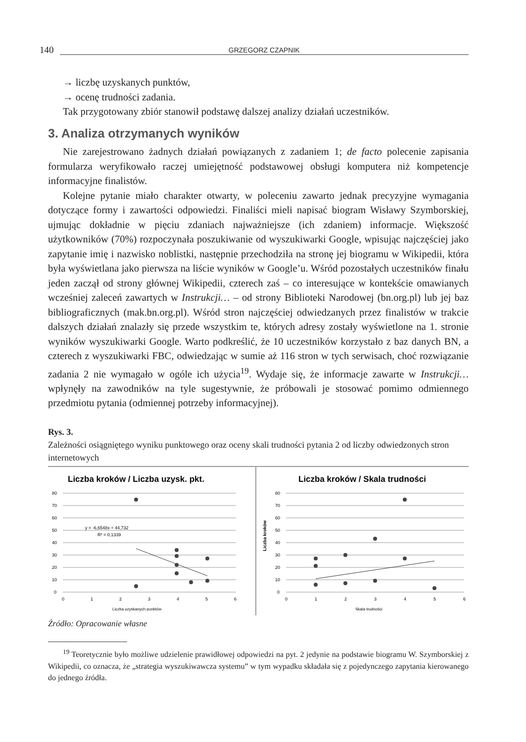140 GRZEGORZ CZAPNIK
→ liczbę uzyskanych punktów,
→ ocenę trudności zadania.
Tak przygotowany zbiór stanowił podstawę dalszej analizy działań uczestników.
3. Analiza otrzymanych wyników
Nie zarejestrowano żadnych działań powiązanych z zadaniem 1; de facto polecenie zapisania formularza weryfikowało raczej umiejętność podstawowej obsługi komputera niż kompetencje informacyjne finalistów.
Kolejne pytanie miało charakter otwarty, w poleceniu zawarto jednak precyzyjne wymagania dotyczące formy i zawartości odpowiedzi. Finaliści mieli napisać biogram Wisławy Szymborskiej, ujmując dokładnie w pięciu zdaniach najważniejsze (ich zdaniem) informacje. Większość użytkowników (70%) rozpoczynała poszukiwanie od wyszukiwarki Google, wpisując najczęściej jako zapytanie imię i nazwisko noblistki, następnie przechodziła na stronę jej biogramu w Wikipedii, która była wyświetlana jako pierwsza na liście wyników w Google’u. Wśród pozostałych uczestników finału jeden zaczął od strony głównej Wikipedii, czterech zaś – co interesujące w kontekście omawianych wcześniej zaleceń zawartych w Instrukcji… – od strony Biblioteki Narodowej (bn.org.pl) lub jej baz bibliograficznych (mak.bn.org.pl). Wśród stron najczęściej odwiedzanych przez finalistów w trakcie dalszych działań znalazły się przede wszystkim te, których adresy zostały wyświetlone na 1. stronie wyników wyszukiwarki Google. Warto podkreślić, że 10 uczestników korzystało z baz danych BN, a czterech z wyszukiwarki FBC, odwiedzając w sumie aż 116 stron w tych serwisach, choć rozwiązanie zadania 2 nie wymagało w ogóle ich użycia<sup>19</sup>. Wydaje się, że informacje zawarte w Instrukcji… wpłynęły na zawodników na tyle sugestywnie, że próbowali je stosować pomimo odmiennego przedmiotu pytania (odmiennej potrzeby informacyjnej).
Rys. 3.
Zależności osiągniętego wyniku punktowego oraz oceny skali trudności pytania 2 od liczby odwiedzonych stron internetowych
Liczba kroków / Liczba uzysk. pkt.
80
70
60
50
40
30
20
10
0
0
1
2
3
4
5
6
Liczba uzyskanych punktów
y = -6,6548x + 44,732
R² = 0,1339
Liczba kroków / Skala trudności
80
70
60
50
40
30
20
10
0
Liczba kroków
0
1
2
3
4
5
6
Skala trudności
Źródło: Opracowanie własne
<sup>19</sup> Teoretycznie było możliwe udzielenie prawidłowej odpowiedzi na pyt. 2 jedynie na podstawie biogramu W. Szymborskiej z Wikipedii, co oznacza, że „strategia wyszukiwawcza systemu” w tym wypadku składała się z pojedynczego zapytania kierowanego do jednego źródła.